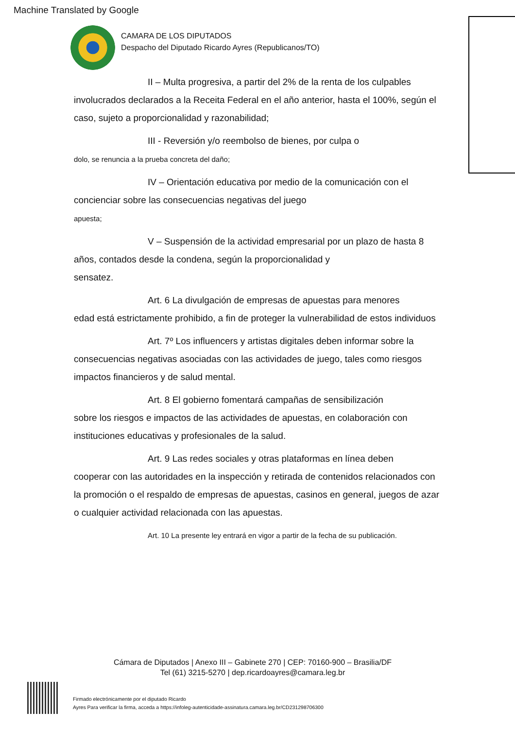Machine Translated by Google
CAMARA DE LOS DIPUTADOS
Despacho del Diputado Ricardo Ayres (Republicanos/TO)
II – Multa progresiva, a partir del 2% de la renta de los culpables
involucrados declarados a la Receita Federal en el año anterior, hasta el 100%, según el caso, sujeto a proporcionalidad y razonabilidad;
III - Reversión y/o reembolso de bienes, por culpa o
dolo, se renuncia a la prueba concreta del daño;
IV – Orientación educativa por medio de la comunicación con el
concienciar sobre las consecuencias negativas del juego
apuesta;
V – Suspensión de la actividad empresarial por un plazo de hasta 8
años, contados desde la condena, según la proporcionalidad y
sensatez.
Art. 6 La divulgación de empresas de apuestas para menores
edad está estrictamente prohibido, a fin de proteger la vulnerabilidad de estos individuos
Art. 7º Los influencers y artistas digitales deben informar sobre la
consecuencias negativas asociadas con las actividades de juego, tales como riesgos impactos financieros y de salud mental.
Art. 8 El gobierno fomentará campañas de sensibilización
sobre los riesgos e impactos de las actividades de apuestas, en colaboración con instituciones educativas y profesionales de la salud.
Art. 9 Las redes sociales y otras plataformas en línea deben
cooperar con las autoridades en la inspección y retirada de contenidos relacionados con la promoción o el respaldo de empresas de apuestas, casinos en general, juegos de azar o cualquier actividad relacionada con las apuestas.
Art. 10 La presente ley entrará en vigor a partir de la fecha de su publicación.
Cámara de Diputados | Anexo III – Gabinete 270 | CEP: 70160-900 – Brasilia/DF
Tel (61) 3215-5270 | dep.ricardoayres@camara.leg.br
Firmado electrónicamente por el diputado Ricardo
Ayres Para verificar la firma, acceda a https://infoleg-autenticidade-assinatura.camara.leg.br/CD231298706300